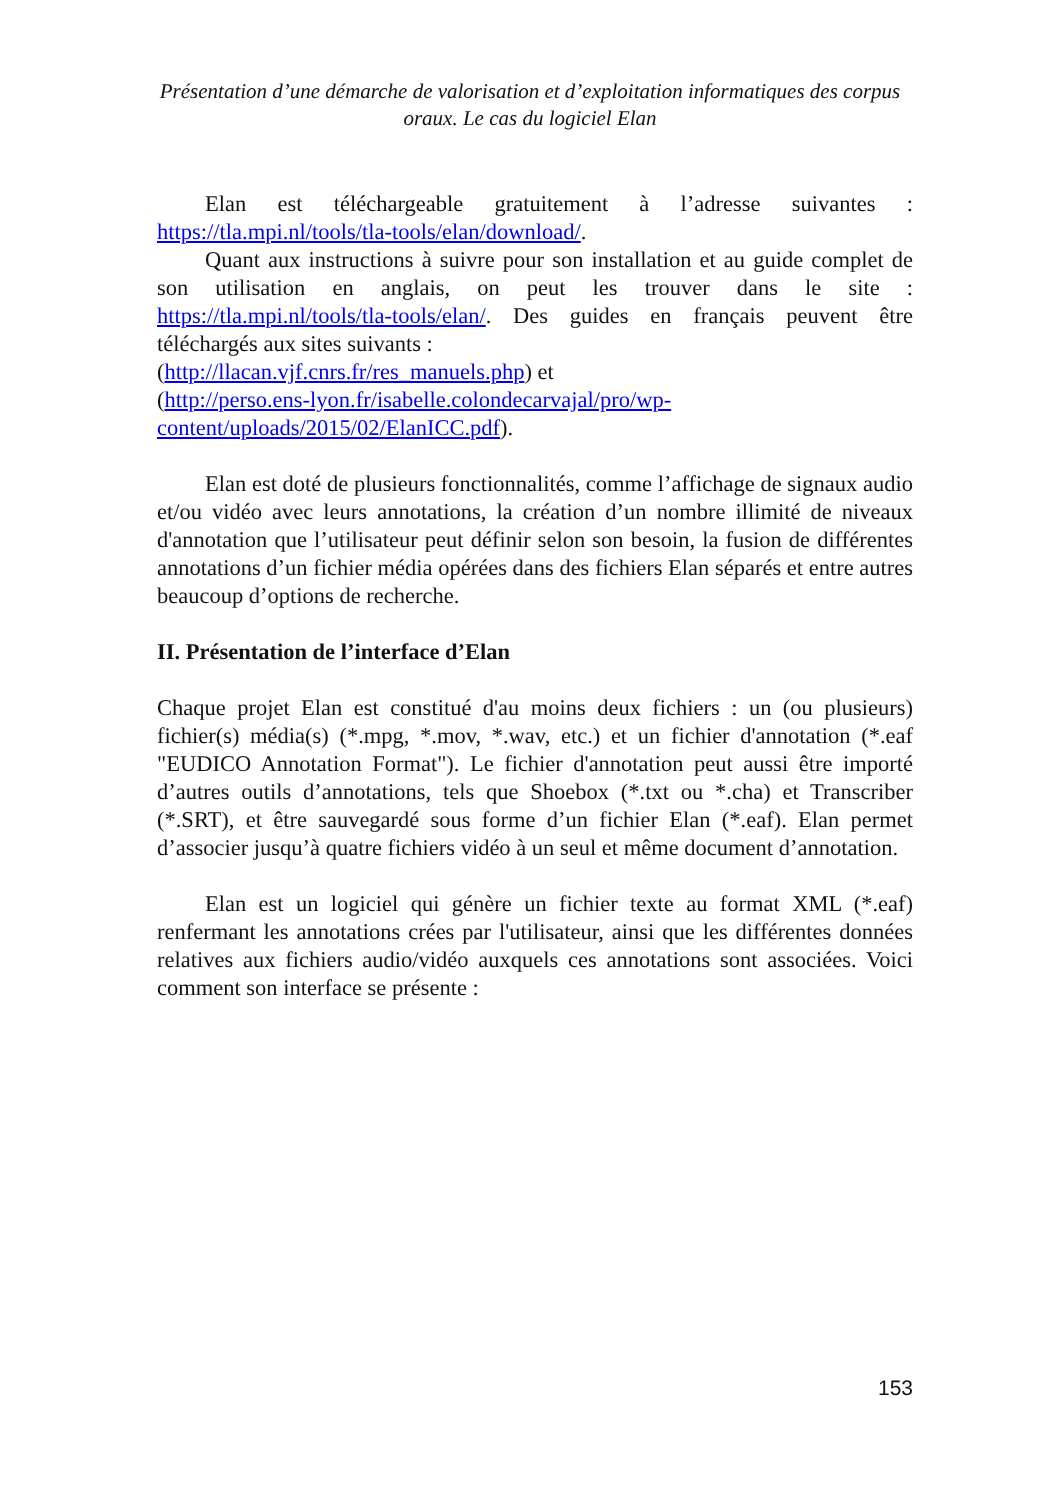Présentation d’une démarche de valorisation et d’exploitation informatiques des corpus oraux. Le cas du logiciel Elan
Elan est téléchargeable gratuitement à l’adresse suivantes : https://tla.mpi.nl/tools/tla-tools/elan/download/.
Quant aux instructions à suivre pour son installation et au guide complet de son utilisation en anglais, on peut les trouver dans le site : https://tla.mpi.nl/tools/tla-tools/elan/. Des guides en français peuvent être téléchargés aux sites suivants :
(http://llacan.vjf.cnrs.fr/res_manuels.php) et
(http://perso.ens-lyon.fr/isabelle.colondecarvajal/pro/wp-
content/uploads/2015/02/ElanICC.pdf).
Elan est doté de plusieurs fonctionnalités, comme l’affichage de signaux audio et/ou vidéo avec leurs annotations, la création d’un nombre illimité de niveaux d'annotation que l’utilisateur peut définir selon son besoin, la fusion de différentes annotations d’un fichier média opérées dans des fichiers Elan séparés et entre autres beaucoup d’options de recherche.
II. Présentation de l’interface d’Elan
Chaque projet Elan est constitué d'au moins deux fichiers : un (ou plusieurs) fichier(s) média(s) (*.mpg, *.mov, *.wav, etc.) et un fichier d'annotation (*.eaf "EUDICO Annotation Format"). Le fichier d'annotation peut aussi être importé d’autres outils d’annotations, tels que Shoebox (*.txt ou *.cha) et Transcriber (*.SRT), et être sauvegardé sous forme d’un fichier Elan (*.eaf). Elan permet d’associer jusqu’à quatre fichiers vidéo à un seul et même document d’annotation.
Elan est un logiciel qui génère un fichier texte au format XML (*.eaf) renfermant les annotations crées par l'utilisateur, ainsi que les différentes données relatives aux fichiers audio/vidéo auxquels ces annotations sont associées. Voici comment son interface se présente :
153